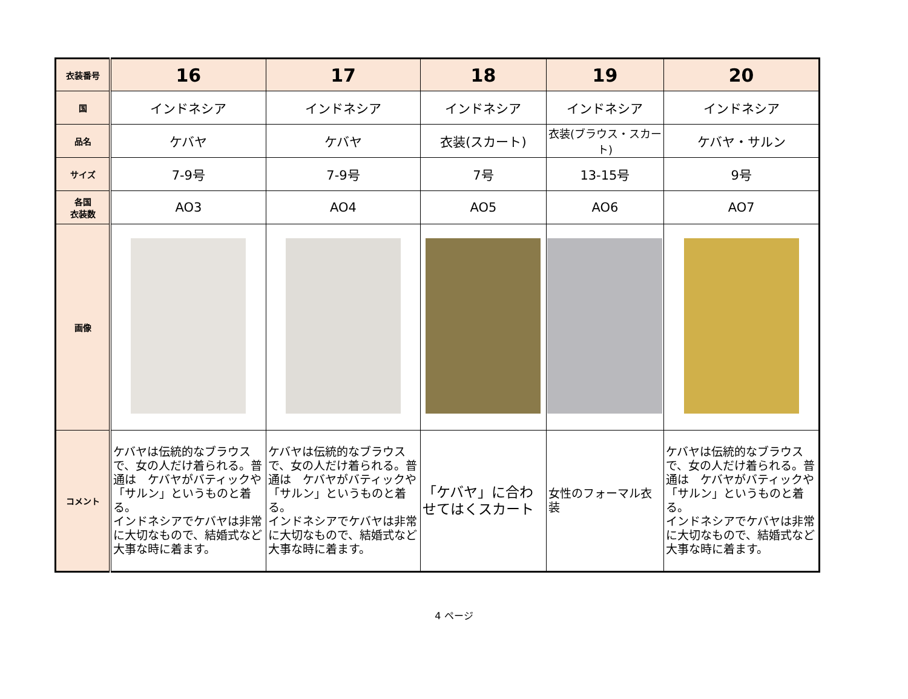| 衣装番号 | 16 | 17 | 18 | 19 | 20 |
| 国 | インドネシア | インドネシア | インドネシア | インドネシア | インドネシア |
| 品名 | ケバヤ | ケバヤ | 衣装(スカート) | 衣装(ブラウス・スカート) | ケバヤ・サルン |
| サイズ | 7-9号 | 7-9号 | 7号 | 13-15号 | 9号 |
| 各国 衣装数 | AO3 | AO4 | AO5 | AO6 | AO7 |
| 画像 | | | | | |
| コメント | ケバヤは伝統的なブラウスで、女の人だけ着られる。普通は ケバヤがバティックや「サルン」というものと着る。 インドネシアでケバヤは非常に大切なもので、結婚式など大事な時に着ます。 | ケバヤは伝統的なブラウスで、女の人だけ着られる。普通は ケバヤがバティックや「サルン」というものと着る。 インドネシアでケバヤは非常に大切なもので、結婚式など大事な時に着ます。 | 「ケバヤ」に合わせてはくスカート | 女性のフォーマル衣装 | ケバヤは伝統的なブラウスで、女の人だけ着られる。普通は ケバヤがバティックや「サルン」というものと着る。 インドネシアでケバヤは非常に大切なもので、結婚式など大事な時に着ます。 |
4 ページ